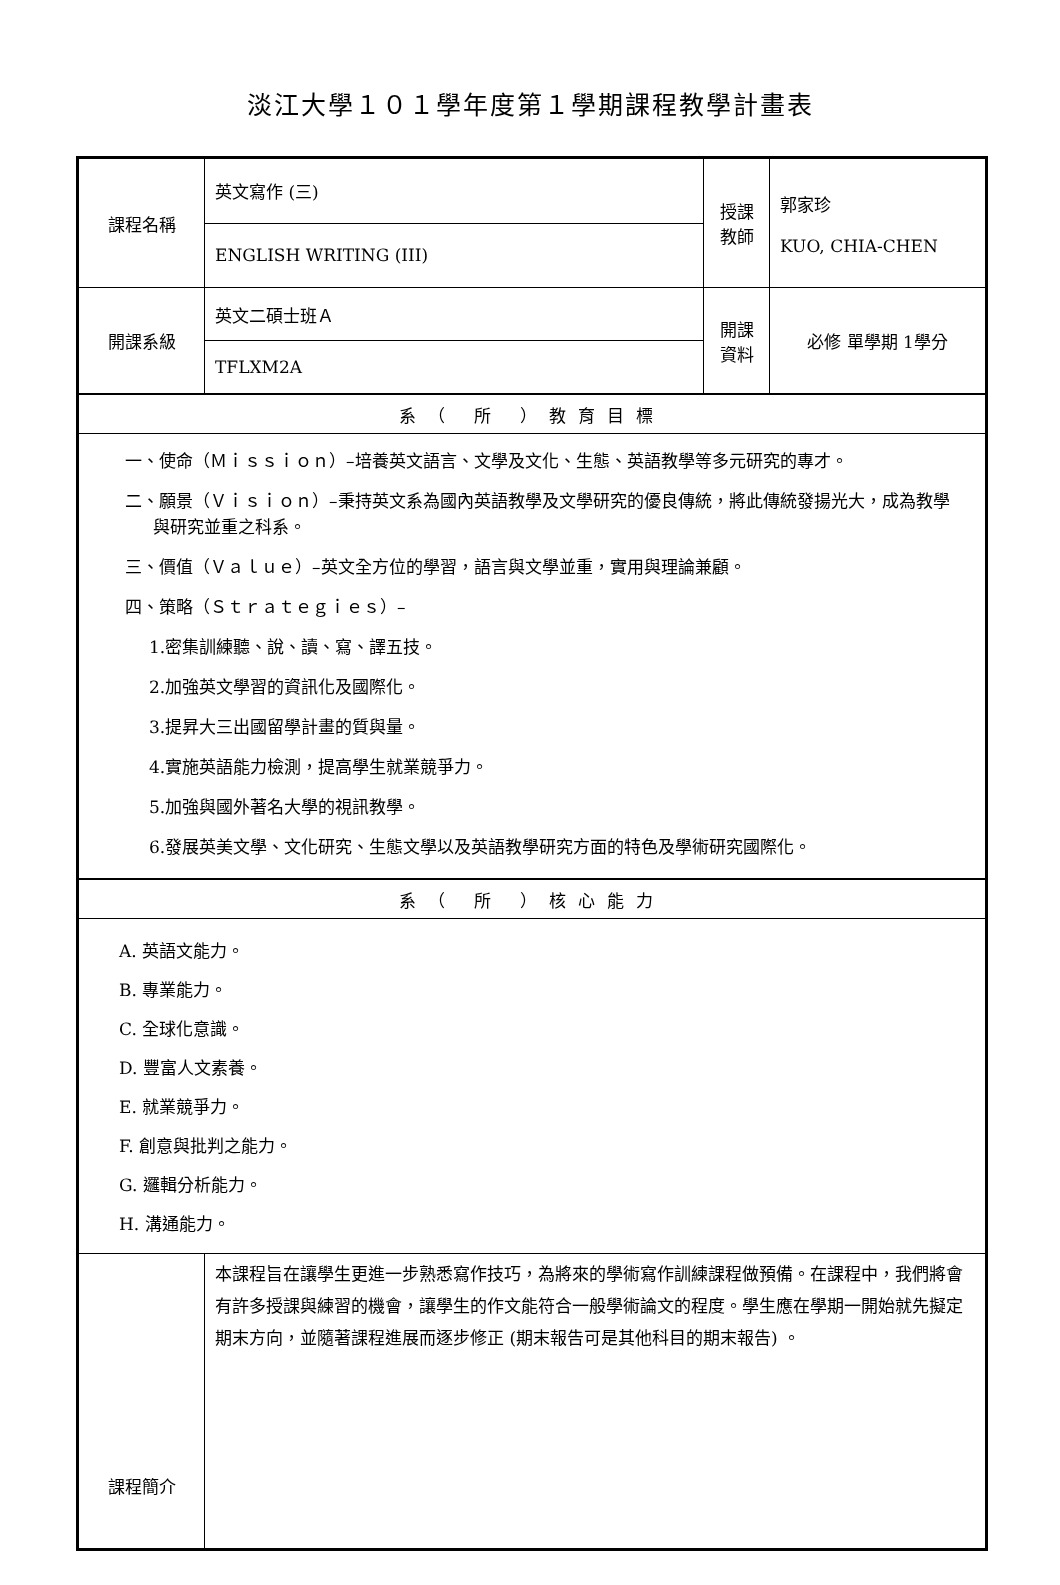淡江大學１０１學年度第１學期課程教學計畫表
| 課程名稱 | 英文寫作 (三) | 授課 教師 | 郭家珍 KUO, CHIA-CHEN |
| | ENGLISH WRITING (III) | | |
| 開課系級 | 英文二碩士班Ａ | 開課 資料 | 必修 單學期 1學分 |
| | TFLXM2A | | |
| 系（ 所 ）教育目標 | | | |
| 一、使命（Ｍｉｓｓｉｏｎ）–培養英文語言、文學及文化、生態、英語教學等多元研究的專才。 二、願景（Ｖｉｓｉｏｎ）–秉持英文系為國內英語教學及文學研究的優良傳統，將此傳統發揚光大，成為教學與研究並重之科系。 三、價值（Ｖａｌｕｅ）–英文全方位的學習，語言與文學並重，實用與理論兼顧。 四、策略（Ｓｔｒａｔｅｇｉｅｓ）– 1.密集訓練聽、說、讀、寫、譯五技。 2.加強英文學習的資訊化及國際化。 3.提昇大三出國留學計畫的質與量。 4.實施英語能力檢測，提高學生就業競爭力。 5.加強與國外著名大學的視訊教學。 6.發展英美文學、文化研究、生態文學以及英語教學研究方面的特色及學術研究國際化。 | | | |
| 系（ 所 ）核心能力 | | | |
| A. 英語文能力。 B. 專業能力。 C. 全球化意識。 D. 豐富人文素養。 E. 就業競爭力。 F. 創意與批判之能力。 G. 邏輯分析能力。 H. 溝通能力。 | | | |
| 課程簡介 | 本課程旨在讓學生更進一步熟悉寫作技巧，為將來的學術寫作訓練課程做預備。在課程中，我們將會有許多授課與練習的機會，讓學生的作文能符合一般學術論文的程度。學生應在學期一開始就先擬定期末方向，並隨著課程進展而逐步修正 (期末報告可是其他科目的期末報告) 。 | | |